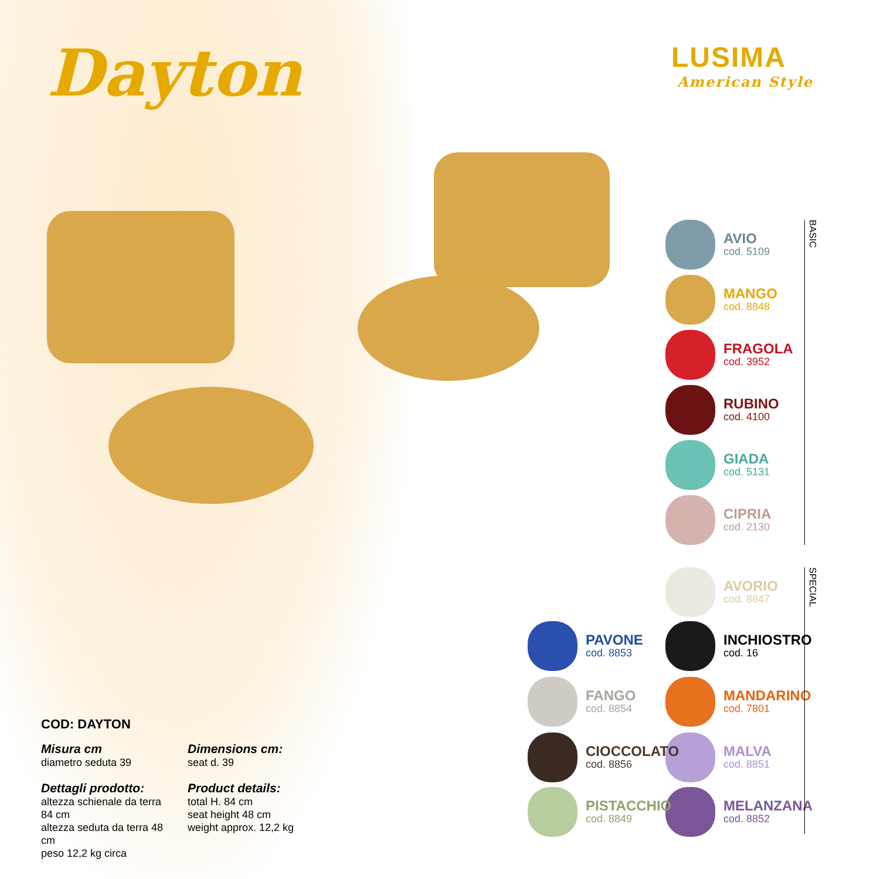Dayton LUSIMA
American Style
COD: DAYTON
Misura cm
diametro seduta 39
Dettagli prodotto:
altezza schienale da terra 84 cm
altezza seduta da terra 48 cm
peso 12,2 kg circa
Dimensions cm:
seat d. 39
Product details:
total H. 84 cm
seat height 48 cm
weight approx. 12,2 kg
AVIO
cod. 5109
MANGO
cod. 8848
FRAGOLA
cod. 3952
RUBINO
cod. 4100
GIADA
cod. 5131
CIPRIA
cod. 2130
BASIC
AVORIO
cod. 8847
INCHIOSTRO
cod. 16
MANDARINO
cod. 7801
MALVA
cod. 8851
MELANZANA
cod. 8852
SPECIAL
PAVONE
cod. 8853
FANGO
cod. 8854
CIOCCOLATO
cod. 8856
PISTACCHIO
cod. 8849